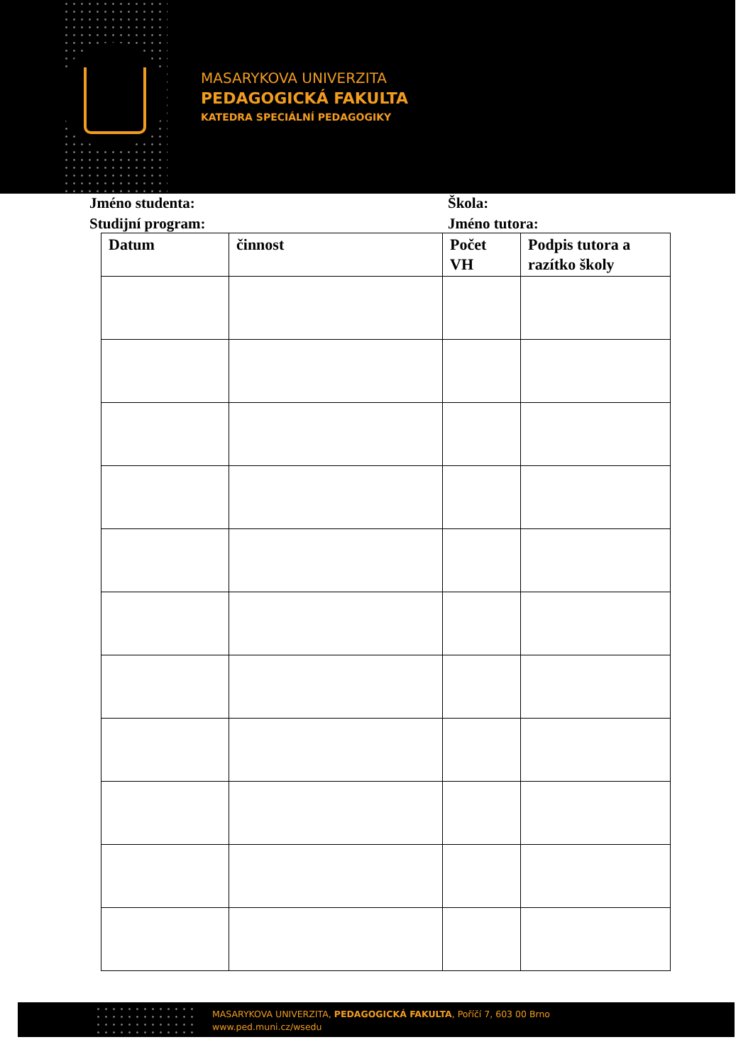MASARYKOVA UNIVERZITA
PEDAGOGICKÁ FAKULTA
KATEDRA SPECIÁLNÍ PEDAGOGIKY
Jméno studenta: Škola:
Studijní program: Jméno tutora:
| Datum | činnost | Počet VH | Podpis tutora a razítko školy |
| --- | --- | --- | --- |
MASARYKOVA UNIVERZITA, PEDAGOGICKÁ FAKULTA, Poříčí 7, 603 00 Brno
www.ped.muni.cz/wsedu